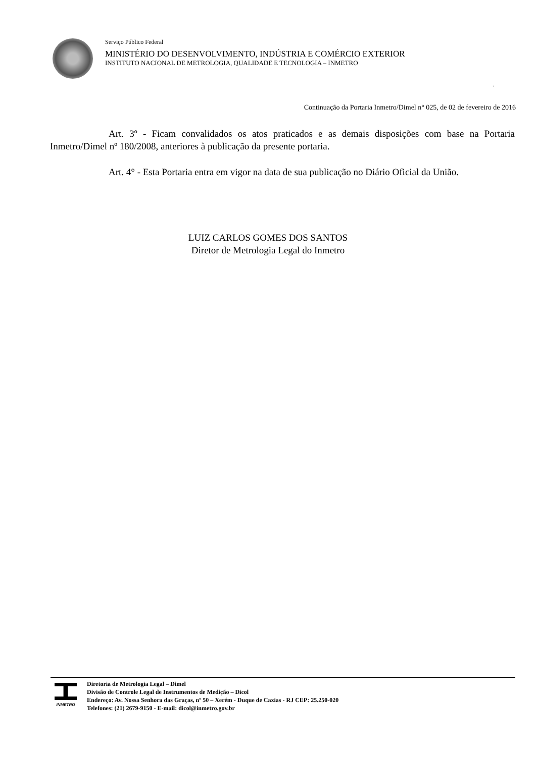Serviço Público Federal
MINISTÉRIO DO DESENVOLVIMENTO, INDÚSTRIA E COMÉRCIO EXTERIOR
INSTITUTO NACIONAL DE METROLOGIA, QUALIDADE E TECNOLOGIA – INMETRO
.
Continuação da Portaria Inmetro/Dimel n° 025, de 02 de fevereiro de 2016
Art. 3º - Ficam convalidados os atos praticados e as demais disposições com base na Portaria Inmetro/Dimel nº 180/2008, anteriores à publicação da presente portaria.
Art. 4° - Esta Portaria entra em vigor na data de sua publicação no Diário Oficial da União.
LUIZ CARLOS GOMES DOS SANTOS
Diretor de Metrologia Legal do Inmetro
INMETRO
Diretoria de Metrologia Legal – Dimel
Divisão de Controle Legal de Instrumentos de Medição – Dicol
Endereço: Av. Nossa Senhora das Graças, nº 50 – Xerém - Duque de Caxias - RJ CEP: 25.250-020
Telefones: (21) 2679-9150 - E-mail: dicol@inmetro.gov.br